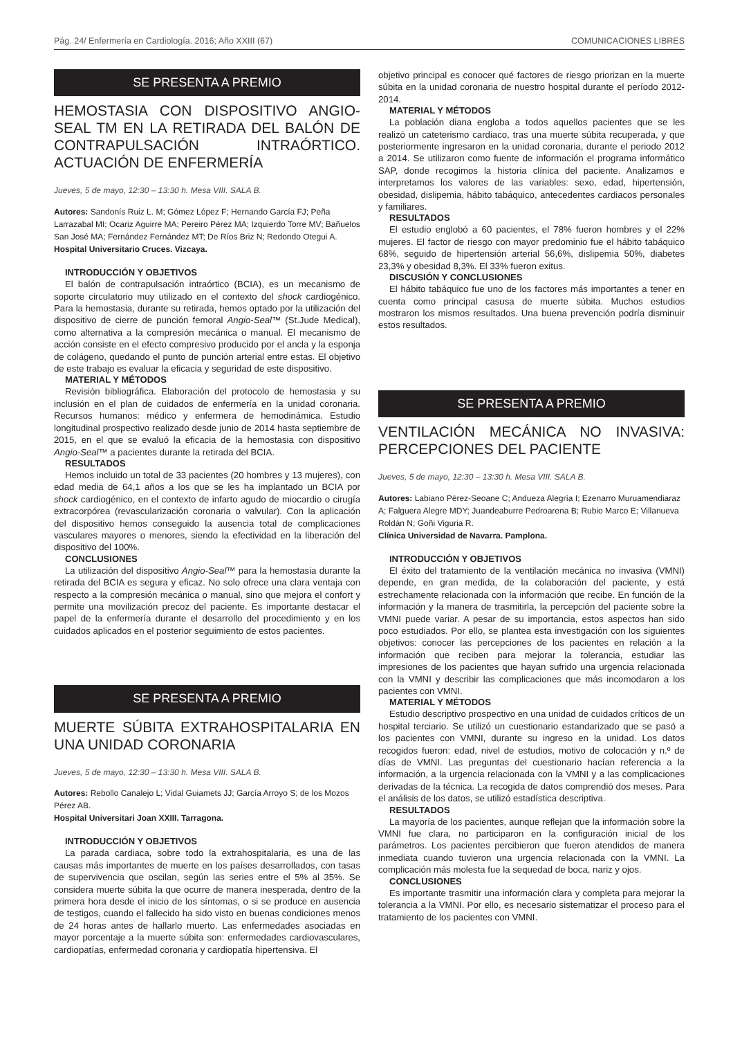Pág. 24/ Enfermería en Cardiología. 2016; Año XXIII (67) COMUNICACIONES LIBRES
SE PRESENTA A PREMIO
HEMOSTASIA CON DISPOSITIVO ANGIO-SEAL TM EN LA RETIRADA DEL BALÓN DE CONTRAPULSACIÓN INTRAÓRTICO. ACTUACIÓN DE ENFERMERÍA
Jueves, 5 de mayo, 12:30 – 13:30 h. Mesa VIII. SALA B.
Autores: Sandonís Ruiz L. M; Gómez López F; Hernando García FJ; Peña Larrazabal MI; Ocariz Aguirre MA; Pereiro Pérez MA; Izquierdo Torre MV; Bañuelos San José MA; Fernández Fernández MT; De Ríos Briz N; Redondo Otegui A.
Hospital Universitario Cruces. Vizcaya.
INTRODUCCIÓN Y OBJETIVOS
El balón de contrapulsación intraórtico (BCIA), es un mecanismo de soporte circulatorio muy utilizado en el contexto del shock cardiogénico. Para la hemostasia, durante su retirada, hemos optado por la utilización del dispositivo de cierre de punción femoral Angio-Seal™ (St.Jude Medical), como alternativa a la compresión mecánica o manual. El mecanismo de acción consiste en el efecto compresivo producido por el ancla y la esponja de colágeno, quedando el punto de punción arterial entre estas. El objetivo de este trabajo es evaluar la eficacia y seguridad de este dispositivo.
MATERIAL Y MÉTODOS
Revisión bibliográfica. Elaboración del protocolo de hemostasia y su inclusión en el plan de cuidados de enfermería en la unidad coronaria. Recursos humanos: médico y enfermera de hemodinámica. Estudio longitudinal prospectivo realizado desde junio de 2014 hasta septiembre de 2015, en el que se evaluó la eficacia de la hemostasia con dispositivo Angio-Seal™ a pacientes durante la retirada del BCIA.
RESULTADOS
Hemos incluido un total de 33 pacientes (20 hombres y 13 mujeres), con edad media de 64,1 años a los que se les ha implantado un BCIA por shock cardiogénico, en el contexto de infarto agudo de miocardio o cirugía extracorpórea (revascularización coronaria o valvular). Con la aplicación del dispositivo hemos conseguido la ausencia total de complicaciones vasculares mayores o menores, siendo la efectividad en la liberación del dispositivo del 100%.
CONCLUSIONES
La utilización del dispositivo Angio-Seal™ para la hemostasia durante la retirada del BCIA es segura y eficaz. No solo ofrece una clara ventaja con respecto a la compresión mecánica o manual, sino que mejora el confort y permite una movilización precoz del paciente. Es importante destacar el papel de la enfermería durante el desarrollo del procedimiento y en los cuidados aplicados en el posterior seguimiento de estos pacientes.
SE PRESENTA A PREMIO
MUERTE SÚBITA EXTRAHOSPITALARIA EN UNA UNIDAD CORONARIA
Jueves, 5 de mayo, 12:30 – 13:30 h. Mesa VIII. SALA B.
Autores: Rebollo Canalejo L; Vidal Guiamets JJ; García Arroyo S; de los Mozos Pérez AB.
Hospital Universitari Joan XXIII. Tarragona.
INTRODUCCIÓN Y OBJETIVOS
La parada cardiaca, sobre todo la extrahospitalaria, es una de las causas más importantes de muerte en los países desarrollados, con tasas de supervivencia que oscilan, según las series entre el 5% al 35%. Se considera muerte súbita la que ocurre de manera inesperada, dentro de la primera hora desde el inicio de los síntomas, o si se produce en ausencia de testigos, cuando el fallecido ha sido visto en buenas condiciones menos de 24 horas antes de hallarlo muerto. Las enfermedades asociadas en mayor porcentaje a la muerte súbita son: enfermedades cardiovasculares, cardiopatías, enfermedad coronaria y cardiopatía hipertensiva. El
objetivo principal es conocer qué factores de riesgo priorizan en la muerte súbita en la unidad coronaria de nuestro hospital durante el período 2012-2014.
MATERIAL Y MÉTODOS
La población diana engloba a todos aquellos pacientes que se les realizó un cateterismo cardiaco, tras una muerte súbita recuperada, y que posteriormente ingresaron en la unidad coronaria, durante el periodo 2012 a 2014. Se utilizaron como fuente de información el programa informático SAP, donde recogimos la historia clínica del paciente. Analizamos e interpretamos los valores de las variables: sexo, edad, hipertensión, obesidad, dislipemia, hábito tabáquico, antecedentes cardiacos personales y familiares.
RESULTADOS
El estudio englobó a 60 pacientes, el 78% fueron hombres y el 22% mujeres. El factor de riesgo con mayor predominio fue el hábito tabáquico 68%, seguido de hipertensión arterial 56,6%, dislipemia 50%, diabetes 23,3% y obesidad 8,3%. El 33% fueron exitus.
DISCUSIÓN Y CONCLUSIONES
El hábito tabáquico fue uno de los factores más importantes a tener en cuenta como principal casusa de muerte súbita. Muchos estudios mostraron los mismos resultados. Una buena prevención podría disminuir estos resultados.
SE PRESENTA A PREMIO
VENTILACIÓN MECÁNICA NO INVASIVA: PERCEPCIONES DEL PACIENTE
Jueves, 5 de mayo, 12:30 – 13:30 h. Mesa VIII. SALA B.
Autores: Labiano Pérez-Seoane C; Andueza Alegría I; Ezenarro Muruamendiaraz A; Falguera Alegre MDY; Juandeaburre Pedroarena B; Rubio Marco E; Villanueva Roldán N; Goñi Viguria R.
Clínica Universidad de Navarra. Pamplona.
INTRODUCCIÓN Y OBJETIVOS
El éxito del tratamiento de la ventilación mecánica no invasiva (VMNI) depende, en gran medida, de la colaboración del paciente, y está estrechamente relacionada con la información que recibe. En función de la información y la manera de trasmitirla, la percepción del paciente sobre la VMNI puede variar. A pesar de su importancia, estos aspectos han sido poco estudiados. Por ello, se plantea esta investigación con los siguientes objetivos: conocer las percepciones de los pacientes en relación a la información que reciben para mejorar la tolerancia, estudiar las impresiones de los pacientes que hayan sufrido una urgencia relacionada con la VMNI y describir las complicaciones que más incomodaron a los pacientes con VMNI.
MATERIAL Y MÉTODOS
Estudio descriptivo prospectivo en una unidad de cuidados críticos de un hospital terciario. Se utilizó un cuestionario estandarizado que se pasó a los pacientes con VMNI, durante su ingreso en la unidad. Los datos recogidos fueron: edad, nivel de estudios, motivo de colocación y n.º de días de VMNI. Las preguntas del cuestionario hacían referencia a la información, a la urgencia relacionada con la VMNI y a las complicaciones derivadas de la técnica. La recogida de datos comprendió dos meses. Para el análisis de los datos, se utilizó estadística descriptiva.
RESULTADOS
La mayoría de los pacientes, aunque reflejan que la información sobre la VMNI fue clara, no participaron en la configuración inicial de los parámetros. Los pacientes percibieron que fueron atendidos de manera inmediata cuando tuvieron una urgencia relacionada con la VMNI. La complicación más molesta fue la sequedad de boca, nariz y ojos.
CONCLUSIONES
Es importante trasmitir una información clara y completa para mejorar la tolerancia a la VMNI. Por ello, es necesario sistematizar el proceso para el tratamiento de los pacientes con VMNI.